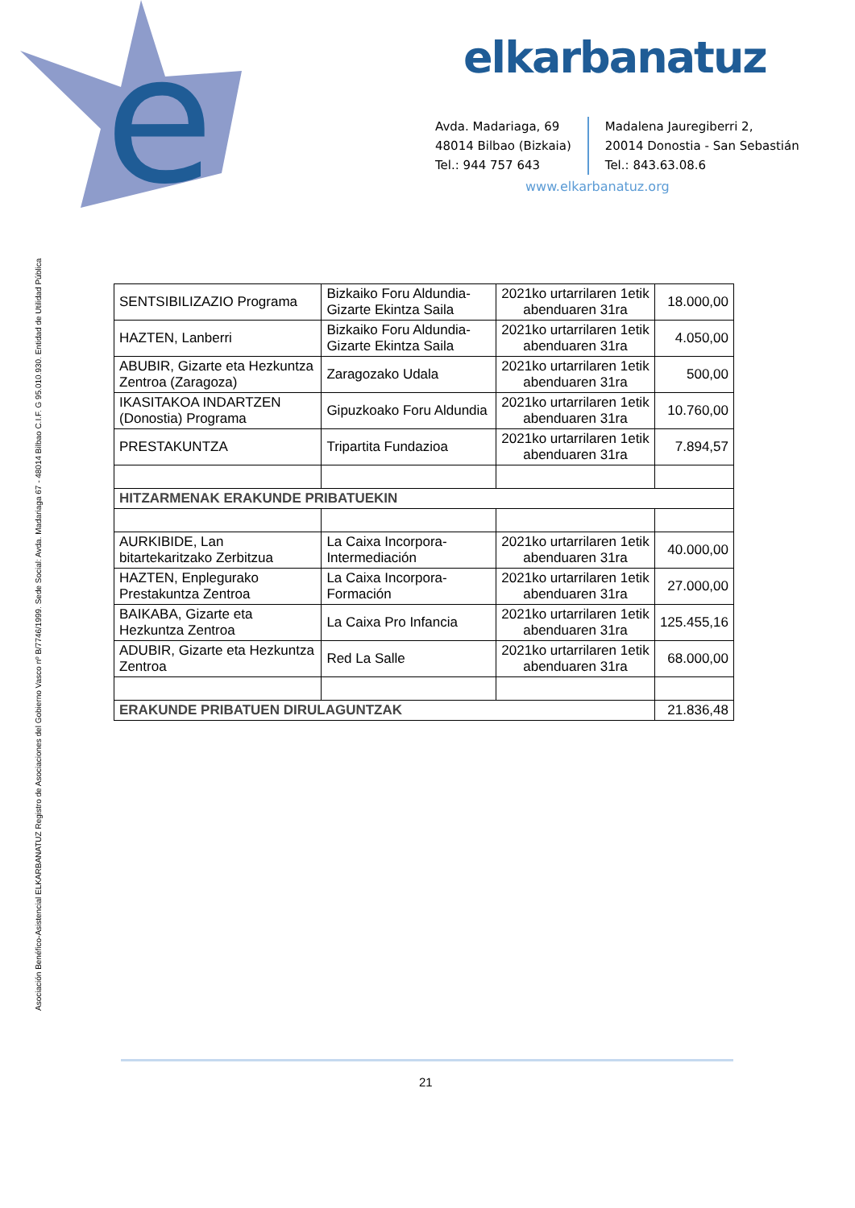e
elkarbanatuz
Avda. Madariaga, 69
48014 Bilbao (Bizkaia)
Tel.: 944 757 643
Madalena Jauregiberri 2,
20014 Donostia - San Sebastián
Tel.: 843.63.08.6
www.elkarbanatuz.org
Asociación Benéfico-Asistencial ELKARBANATUZ Registro de Asociaciones del Gobierno Vasco nº B/7746/1999. Sede Social: Avda. Madariaga 67 - 48014 Bilbao C.I.F. G 95.010.930. Entidad de Utilidad Pública
| SENTSIBILIZAZIO Programa | Bizkaiko Foru Aldundia-Gizarte Ekintza Saila | 2021ko urtarrilaren 1etik abenduaren 31ra | 18.000,00 |
| HAZTEN, Lanberri | Bizkaiko Foru Aldundia-Gizarte Ekintza Saila | 2021ko urtarrilaren 1etik abenduaren 31ra | 4.050,00 |
| ABUBIR, Gizarte eta Hezkuntza Zentroa (Zaragoza) | Zaragozako Udala | 2021ko urtarrilaren 1etik abenduaren 31ra | 500,00 |
| IKASITAKOA INDARTZEN (Donostia) Programa | Gipuzkoako Foru Aldundia | 2021ko urtarrilaren 1etik abenduaren 31ra | 10.760,00 |
| PRESTAKUNTZA | Tripartita Fundazioa | 2021ko urtarrilaren 1etik abenduaren 31ra | 7.894,57 |
| HITZARMENAK ERAKUNDE PRIBATUEKIN | | | |
| AURKIBIDE, Lan bitartekaritzako Zerbitzua | La Caixa Incorpora-Intermediación | 2021ko urtarrilaren 1etik abenduaren 31ra | 40.000,00 |
| HAZTEN, Enplegurako Prestakuntza Zentroa | La Caixa Incorpora-Formación | 2021ko urtarrilaren 1etik abenduaren 31ra | 27.000,00 |
| BAIKABA, Gizarte eta Hezkuntza Zentroa | La Caixa Pro Infancia | 2021ko urtarrilaren 1etik abenduaren 31ra | 125.455,16 |
| ADUBIR, Gizarte eta Hezkuntza Zentroa | Red La Salle | 2021ko urtarrilaren 1etik abenduaren 31ra | 68.000,00 |
| ERAKUNDE PRIBATUEN DIRULAGUNTZAK | | | 21.836,48 |
21